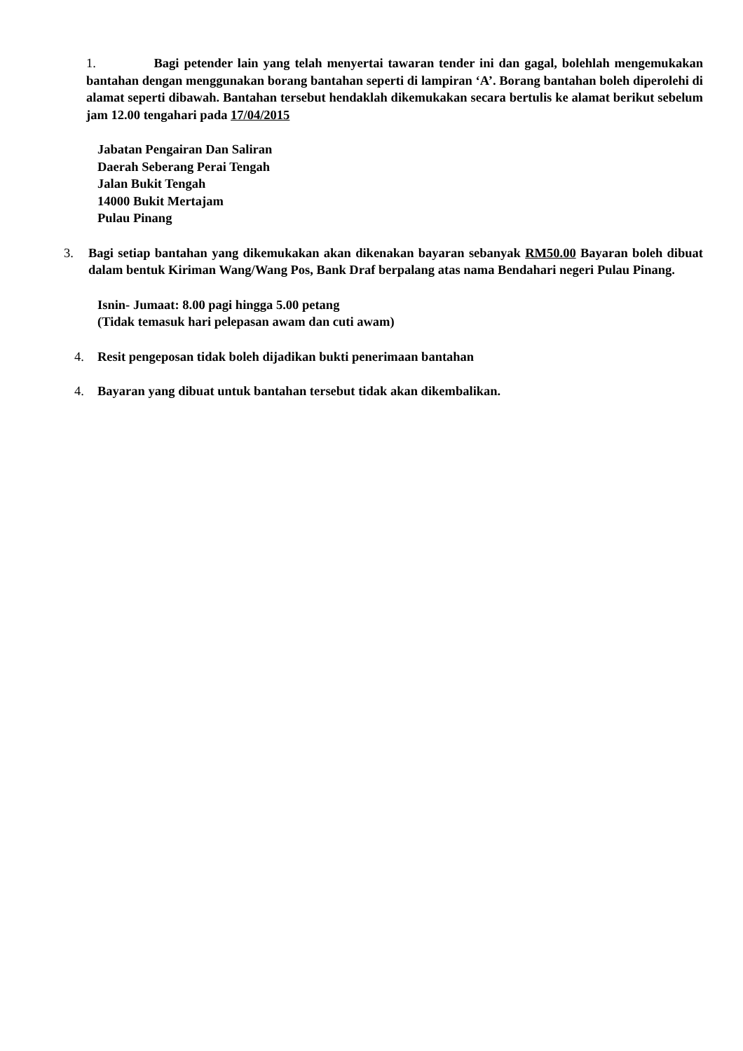1. Bagi petender lain yang telah menyertai tawaran tender ini dan gagal, bolehlah mengemukakan bantahan dengan menggunakan borang bantahan seperti di lampiran ‘A’. Borang bantahan boleh diperolehi di alamat seperti dibawah. Bantahan tersebut hendaklah dikemukakan secara bertulis ke alamat berikut sebelum jam 12.00 tengahari pada 17/04/2015
Jabatan Pengairan Dan Saliran
Daerah Seberang Perai Tengah
Jalan Bukit Tengah
14000 Bukit Mertajam
Pulau Pinang
3. Bagi setiap bantahan yang dikemukakan akan dikenakan bayaran sebanyak RM50.00 Bayaran boleh dibuat dalam bentuk Kiriman Wang/Wang Pos, Bank Draf berpalang atas nama Bendahari negeri Pulau Pinang.
Isnin- Jumaat: 8.00 pagi hingga 5.00 petang
(Tidak temasuk hari pelepasan awam dan cuti awam)
4. Resit pengeposan tidak boleh dijadikan bukti penerimaan bantahan
4. Bayaran yang dibuat untuk bantahan tersebut tidak akan dikembalikan.